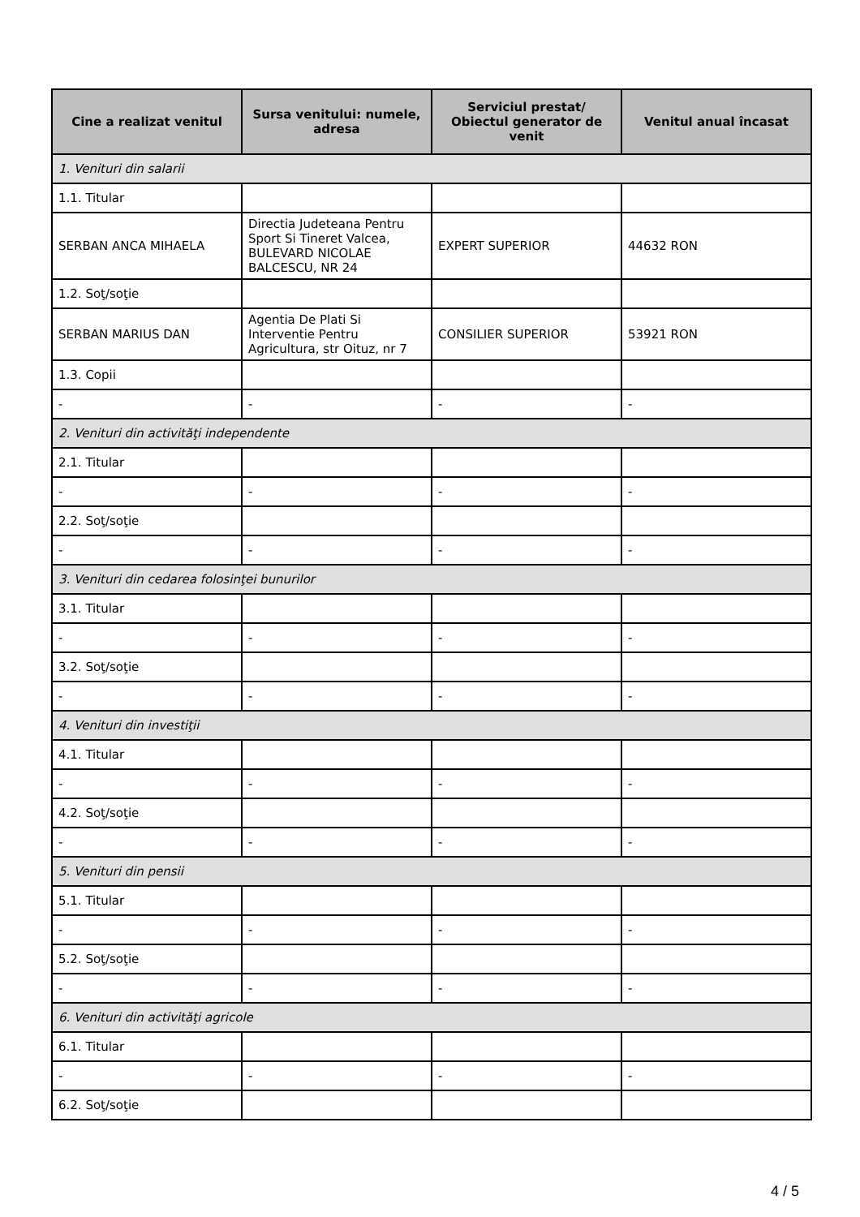| Cine a realizat venitul | Sursa venitului: numele, adresa | Serviciul prestat/ Obiectul generator de venit | Venitul anual încasat |
| --- | --- | --- | --- |
| 1. Venituri din salarii | | | |
| 1.1. Titular | | | |
| SERBAN ANCA MIHAELA | Directia Judeteana Pentru Sport Si Tineret Valcea, BULEVARD NICOLAE BALCESCU, NR 24 | EXPERT SUPERIOR | 44632 RON |
| 1.2. Soţ/soţie | | | |
| SERBAN MARIUS DAN | Agentia De Plati Si Interventie Pentru Agricultura, str Oituz, nr 7 | CONSILIER SUPERIOR | 53921 RON |
| 1.3. Copii | | | |
| - | - | - | - |
| 2. Venituri din activităţi independente | | | |
| 2.1. Titular | | | |
| - | - | - | - |
| 2.2. Soţ/soţie | | | |
| - | - | - | - |
| 3. Venituri din cedarea folosinţei bunurilor | | | |
| 3.1. Titular | | | |
| - | - | - | - |
| 3.2. Soţ/soţie | | | |
| - | - | - | - |
| 4. Venituri din investiţii | | | |
| 4.1. Titular | | | |
| - | - | - | - |
| 4.2. Soţ/soţie | | | |
| - | - | - | - |
| 5. Venituri din pensii | | | |
| 5.1. Titular | | | |
| - | - | - | - |
| 5.2. Soţ/soţie | | | |
| - | - | - | - |
| 6. Venituri din activităţi agricole | | | |
| 6.1. Titular | | | |
| - | - | - | - |
| 6.2. Soţ/soţie | | | |
4 / 5